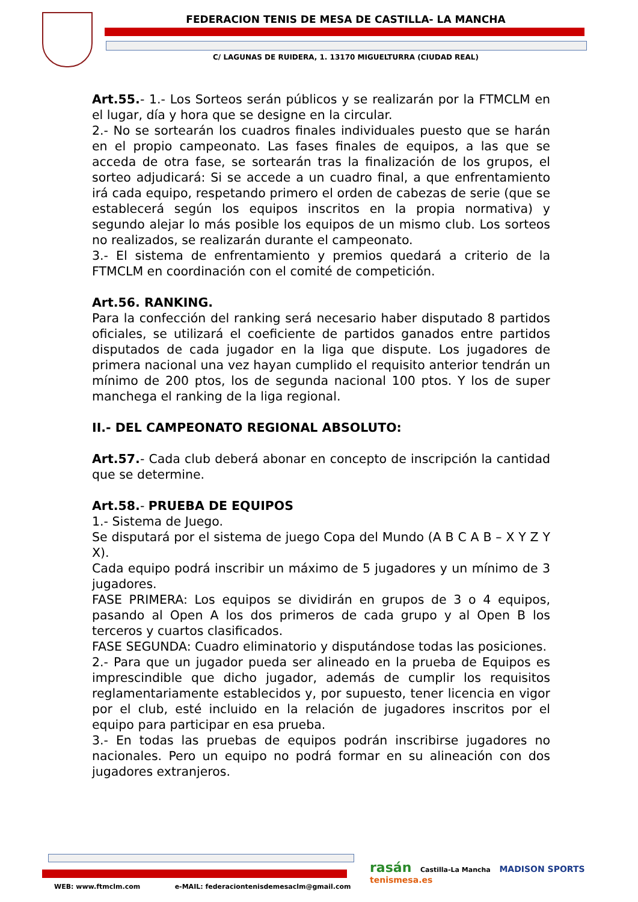FEDERACION TENIS DE MESA DE CASTILLA- LA MANCHA
C/ LAGUNAS DE RUIDERA, 1. 13170 MIGUELTURRA (CIUDAD REAL)
Art.55.- 1.- Los Sorteos serán públicos y se realizarán por la FTMCLM en el lugar, día y hora que se designe en la circular.
2.- No se sortearán los cuadros finales individuales puesto que se harán en el propio campeonato. Las fases finales de equipos, a las que se acceda de otra fase, se sortearán tras la finalización de los grupos, el sorteo adjudicará: Si se accede a un cuadro final, a que enfrentamiento irá cada equipo, respetando primero el orden de cabezas de serie (que se establecerá según los equipos inscritos en la propia normativa) y segundo alejar lo más posible los equipos de un mismo club. Los sorteos no realizados, se realizarán durante el campeonato.
3.- El sistema de enfrentamiento y premios quedará a criterio de la FTMCLM en coordinación con el comité de competición.
Art.56. RANKING.
Para la confección del ranking será necesario haber disputado 8 partidos oficiales, se utilizará el coeficiente de partidos ganados entre partidos disputados de cada jugador en la liga que dispute. Los jugadores de primera nacional una vez hayan cumplido el requisito anterior tendrán un mínimo de 200 ptos, los de segunda nacional 100 ptos. Y los de super manchega el ranking de la liga regional.
II.- DEL CAMPEONATO REGIONAL ABSOLUTO:
Art.57.- Cada club deberá abonar en concepto de inscripción la cantidad que se determine.
Art.58.- PRUEBA DE EQUIPOS
1.- Sistema de Juego.
Se disputará por el sistema de juego Copa del Mundo (A B C A B – X Y Z Y X).
Cada equipo podrá inscribir un máximo de 5 jugadores y un mínimo de 3 jugadores.
FASE PRIMERA: Los equipos se dividirán en grupos de 3 o 4 equipos, pasando al Open A los dos primeros de cada grupo y al Open B los terceros y cuartos clasificados.
FASE SEGUNDA: Cuadro eliminatorio y disputándose todas las posiciones.
2.- Para que un jugador pueda ser alineado en la prueba de Equipos es imprescindible que dicho jugador, además de cumplir los requisitos reglamentariamente establecidos y, por supuesto, tener licencia en vigor por el club, esté incluido en la relación de jugadores inscritos por el equipo para participar en esa prueba.
3.- En todas las pruebas de equipos podrán inscribirse jugadores no nacionales. Pero un equipo no podrá formar en su alineación con dos jugadores extranjeros.
WEB: www.ftmclm.com e-MAIL: federaciontenisdemesaclm@gmail.com
rasán Castilla-La Mancha MADISON SPORTS tenismesa.es